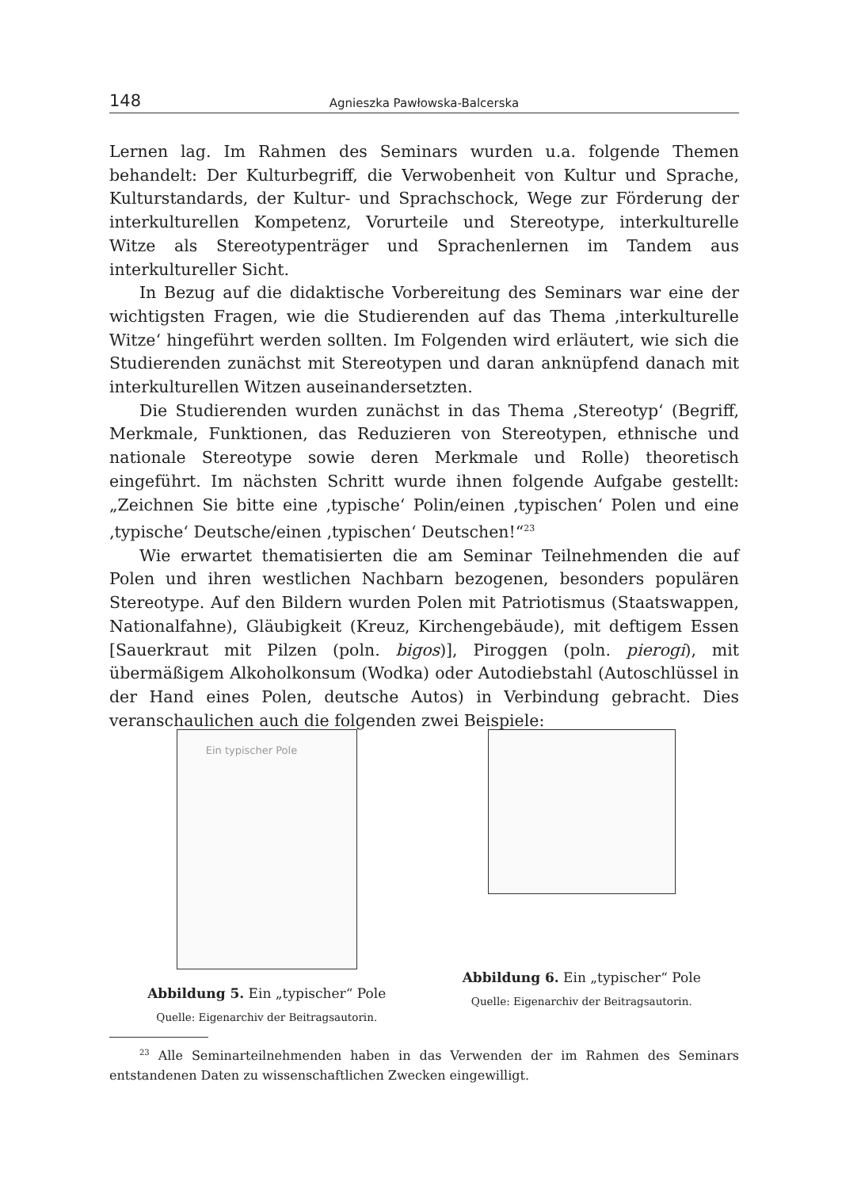148 Agnieszka Pawłowska-Balcerska
Lernen lag. Im Rahmen des Seminars wurden u.a. folgende Themen behandelt: Der Kulturbegriff, die Verwobenheit von Kultur und Sprache, Kulturstandards, der Kultur- und Sprachschock, Wege zur Förderung der interkulturellen Kompetenz, Vorurteile und Stereotype, interkulturelle Witze als Stereotypenträger und Sprachenlernen im Tandem aus interkultureller Sicht.
In Bezug auf die didaktische Vorbereitung des Seminars war eine der wichtigsten Fragen, wie die Studierenden auf das Thema ‚interkulturelle Witze‘ hingeführt werden sollten. Im Folgenden wird erläutert, wie sich die Studierenden zunächst mit Stereotypen und daran anknüpfend danach mit interkulturellen Witzen auseinandersetzten.
Die Studierenden wurden zunächst in das Thema ‚Stereotyp‘ (Begriff, Merkmale, Funktionen, das Reduzieren von Stereotypen, ethnische und nationale Stereotype sowie deren Merkmale und Rolle) theoretisch eingeführt. Im nächsten Schritt wurde ihnen folgende Aufgabe gestellt: „Zeichnen Sie bitte eine ‚typische‘ Polin/einen ‚typischen‘ Polen und eine ‚typische‘ Deutsche/einen ‚typischen‘ Deutschen!“<sup>23</sup>
Wie erwartet thematisierten die am Seminar Teilnehmenden die auf Polen und ihren westlichen Nachbarn bezogenen, besonders populären Stereotype. Auf den Bildern wurden Polen mit Patriotismus (Staatswappen, Nationalfahne), Gläubigkeit (Kreuz, Kirchengebäude), mit deftigem Essen [Sauerkraut mit Pilzen (poln. bigos)], Piroggen (poln. pierogi), mit übermäßigem Alkoholkonsum (Wodka) oder Autodiebstahl (Autoschlüssel in der Hand eines Polen, deutsche Autos) in Verbindung gebracht. Dies veranschaulichen auch die folgenden zwei Beispiele:
Ein typischer Pole
Abbildung 5. Ein „typischer“ Pole
Quelle: Eigenarchiv der Beitragsautorin.
Abbildung 6. Ein „typischer“ Pole
Quelle: Eigenarchiv der Beitragsautorin.
<sup>23</sup> Alle Seminarteilnehmenden haben in das Verwenden der im Rahmen des Seminars entstandenen Daten zu wissenschaftlichen Zwecken eingewilligt.